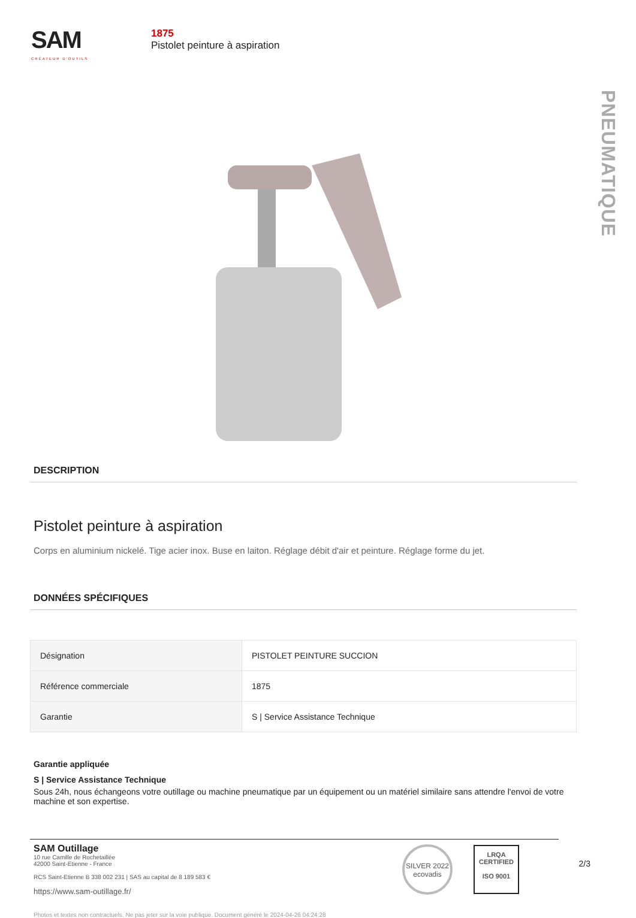SAM
CRÉATEUR D'OUTILS
1875
Pistolet peinture à aspiration
PNEUMATIQUE
DESCRIPTION
Pistolet peinture à aspiration
Corps en aluminium nickelé. Tige acier inox. Buse en laiton. Réglage débit d'air et peinture. Réglage forme du jet.
DONNÉES SPÉCIFIQUES
| Désignation | PISTOLET PEINTURE SUCCION |
| Référence commerciale | 1875 |
| Garantie | S / Service Assistance Technique |
Garantie appliquée
S | Service Assistance Technique
Sous 24h, nous échangeons votre outillage ou machine pneumatique par un équipement ou un matériel similaire sans attendre l'envoi de votre machine et son expertise.
SAM Outillage
10 rue Camille de Rochetaillée
42000 Saint-Etienne - France
RCS Saint-Etienne B 338 002 231 | SAS au capital de 8 189 583 €
https://www.sam-outillage.fr/
SILVER 2022
ecovadis
LRQA
CERTIFIED
ISO 9001
2/3
Photos et textes non contractuels. Ne pas jeter sur la voie publique. Document généré le 2024-04-26 04:24:28